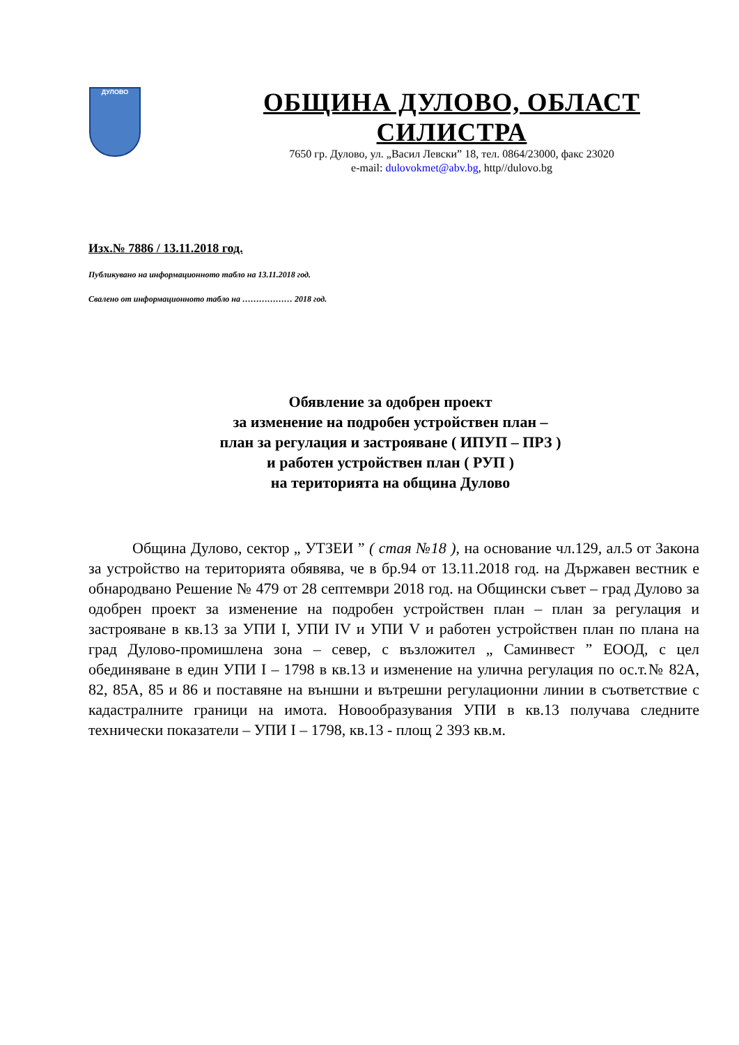ДУЛОВО
ОБЩИНА ДУЛОВО, ОБЛАСТ СИЛИСТРА
7650 гр. Дулово, ул. „Васил Левски” 18, тел. 0864/23000, факс 23020
e-mail: dulovokmet@abv.bg, http//dulovo.bg
Изх.№ 7886 / 13.11.2018 год.
Публикувано на информационното табло на 13.11.2018 год.
Свалено от информационното табло на ……………… 2018 год.
Обявление за одобрен проект
за изменение на подробен устройствен план –
план за регулация и застрояване ( ИПУП – ПРЗ )
и работен устройствен план ( РУП )
на територията на община Дулово
Община Дулово, сектор „ УТЗЕИ ” ( стая №18 ), на основание чл.129, ал.5 от Закона за устройство на територията обявява, че в бр.94 от 13.11.2018 год. на Държавен вестник е обнародвано Решение № 479 от 28 септември 2018 год. на Общински съвет – град Дулово за одобрен проект за изменение на подробен устройствен план – план за регулация и застрояване в кв.13 за УПИ I, УПИ IV и УПИ V и работен устройствен план по плана на град Дулово-промишлена зона – север, с възложител „ Саминвест ” ЕООД, с цел обединяване в един УПИ I – 1798 в кв.13 и изменение на улична регулация по ос.т.№ 82А, 82, 85А, 85 и 86 и поставяне на външни и вътрешни регулационни линии в съответствие с кадастралните граници на имота. Новообразувания УПИ в кв.13 получава следните технически показатели – УПИ I – 1798, кв.13 - площ 2 393 кв.м.